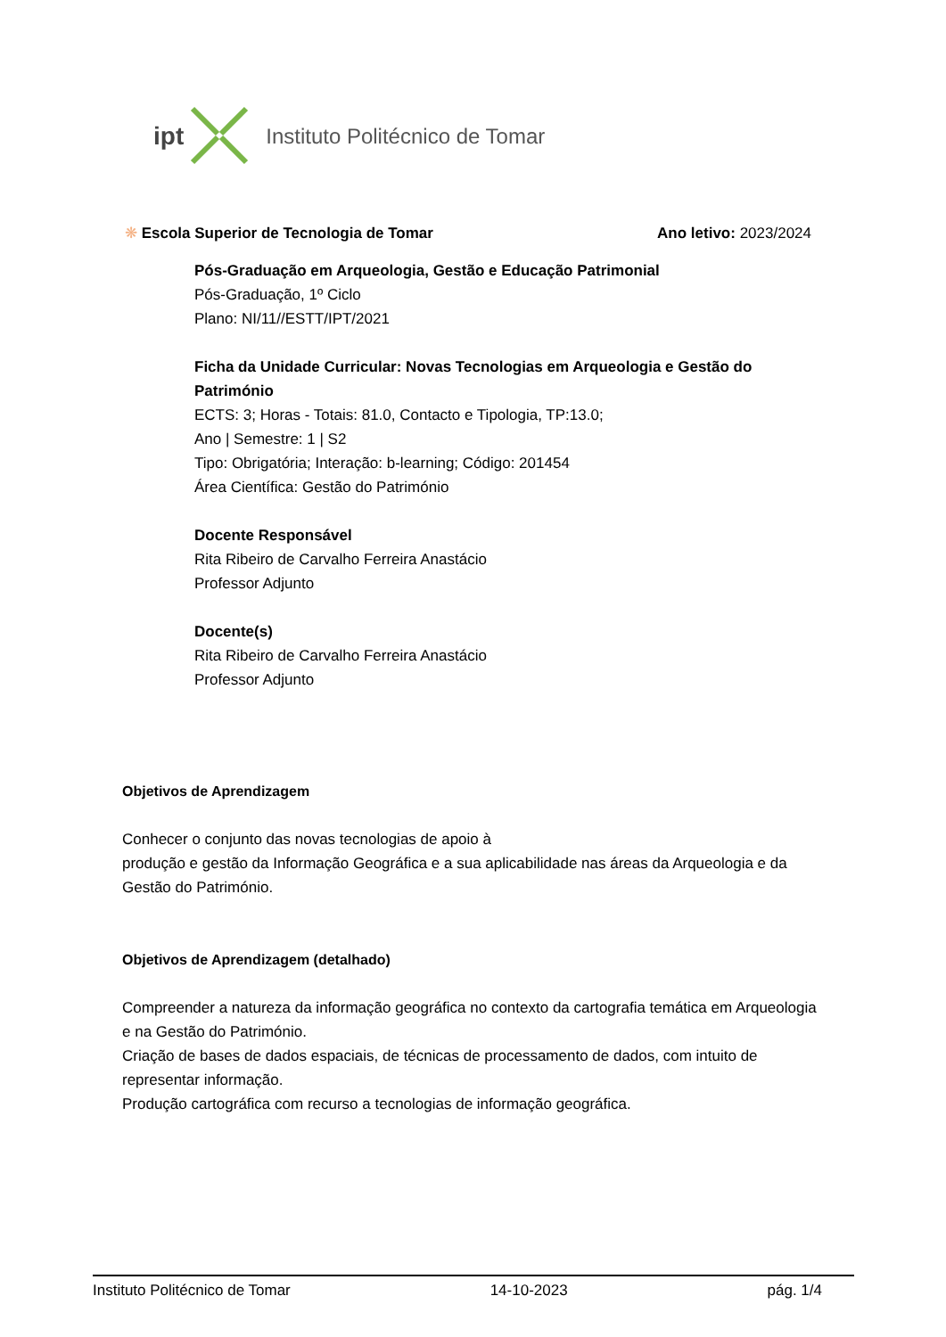ipt Instituto Politécnico de Tomar
❋ Escola Superior de Tecnologia de Tomar Ano letivo: 2023/2024
Pós-Graduação em Arqueologia, Gestão e Educação Patrimonial
Pós-Graduação, 1º Ciclo
Plano: NI/11//ESTT/IPT/2021
Ficha da Unidade Curricular: Novas Tecnologias em Arqueologia e Gestão do Património
ECTS: 3; Horas - Totais: 81.0, Contacto e Tipologia, TP:13.0;
Ano | Semestre: 1 | S2
Tipo: Obrigatória; Interação: b-learning; Código: 201454
Área Científica: Gestão do Património
Docente Responsável
Rita Ribeiro de Carvalho Ferreira Anastácio
Professor Adjunto
Docente(s)
Rita Ribeiro de Carvalho Ferreira Anastácio
Professor Adjunto
Objetivos de Aprendizagem
Conhecer o conjunto das novas tecnologias de apoio à
produção e gestão da Informação Geográfica e a sua aplicabilidade nas áreas da Arqueologia e da Gestão do Património.
Objetivos de Aprendizagem (detalhado)
Compreender a natureza da informação geográfica no contexto da cartografia temática em Arqueologia e na Gestão do Património.
Criação de bases de dados espaciais, de técnicas de processamento de dados, com intuito de representar informação.
Produção cartográfica com recurso a tecnologias de informação geográfica.
Instituto Politécnico de Tomar 14-10-2023 pág. 1/4